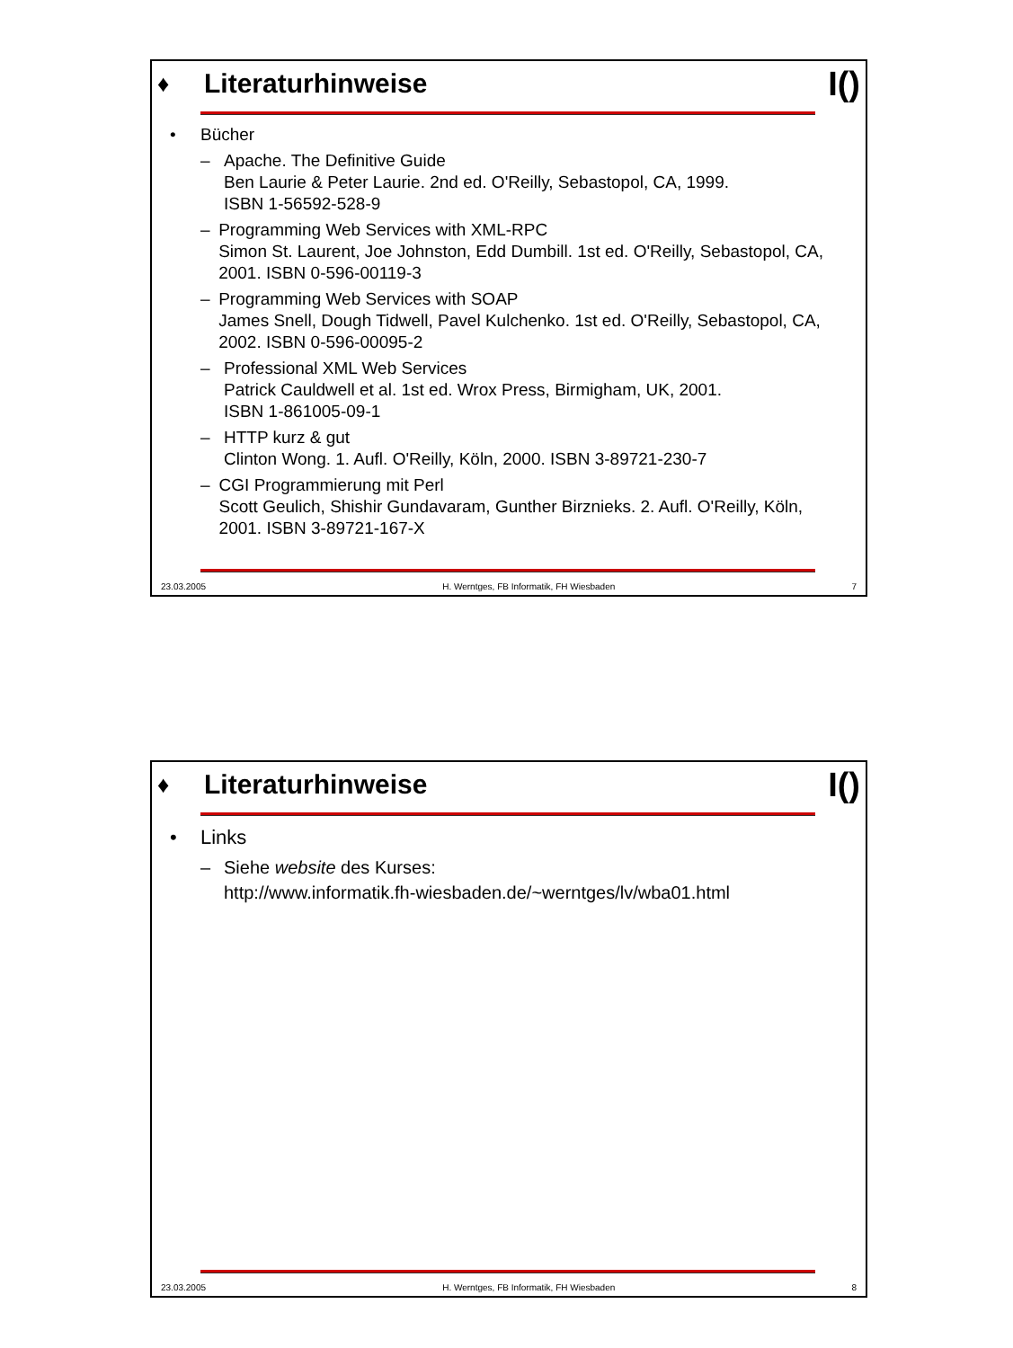♦
Literaturhinweise
I()
• Bücher
– Apache. The Definitive Guide
Ben Laurie & Peter Laurie. 2nd ed. O'Reilly, Sebastopol, CA, 1999.
ISBN 1-56592-528-9
– Programming Web Services with XML-RPC
Simon St. Laurent, Joe Johnston, Edd Dumbill. 1st ed. O'Reilly, Sebastopol, CA, 2001. ISBN 0-596-00119-3
– Programming Web Services with SOAP
James Snell, Dough Tidwell, Pavel Kulchenko. 1st ed. O'Reilly, Sebastopol, CA, 2002. ISBN 0-596-00095-2
– Professional XML Web Services
Patrick Cauldwell et al. 1st ed. Wrox Press, Birmigham, UK, 2001.
ISBN 1-861005-09-1
– HTTP kurz & gut
Clinton Wong. 1. Aufl. O'Reilly, Köln, 2000. ISBN 3-89721-230-7
– CGI Programmierung mit Perl
Scott Geulich, Shishir Gundavaram, Gunther Birznieks. 2. Aufl. O'Reilly, Köln, 2001. ISBN 3-89721-167-X
23.03.2005 H. Werntges, FB Informatik, FH Wiesbaden 7
♦
Literaturhinweise
I()
• Links
– Siehe website des Kurses:
http://www.informatik.fh-wiesbaden.de/~werntges/lv/wba01.html
23.03.2005 H. Werntges, FB Informatik, FH Wiesbaden 8